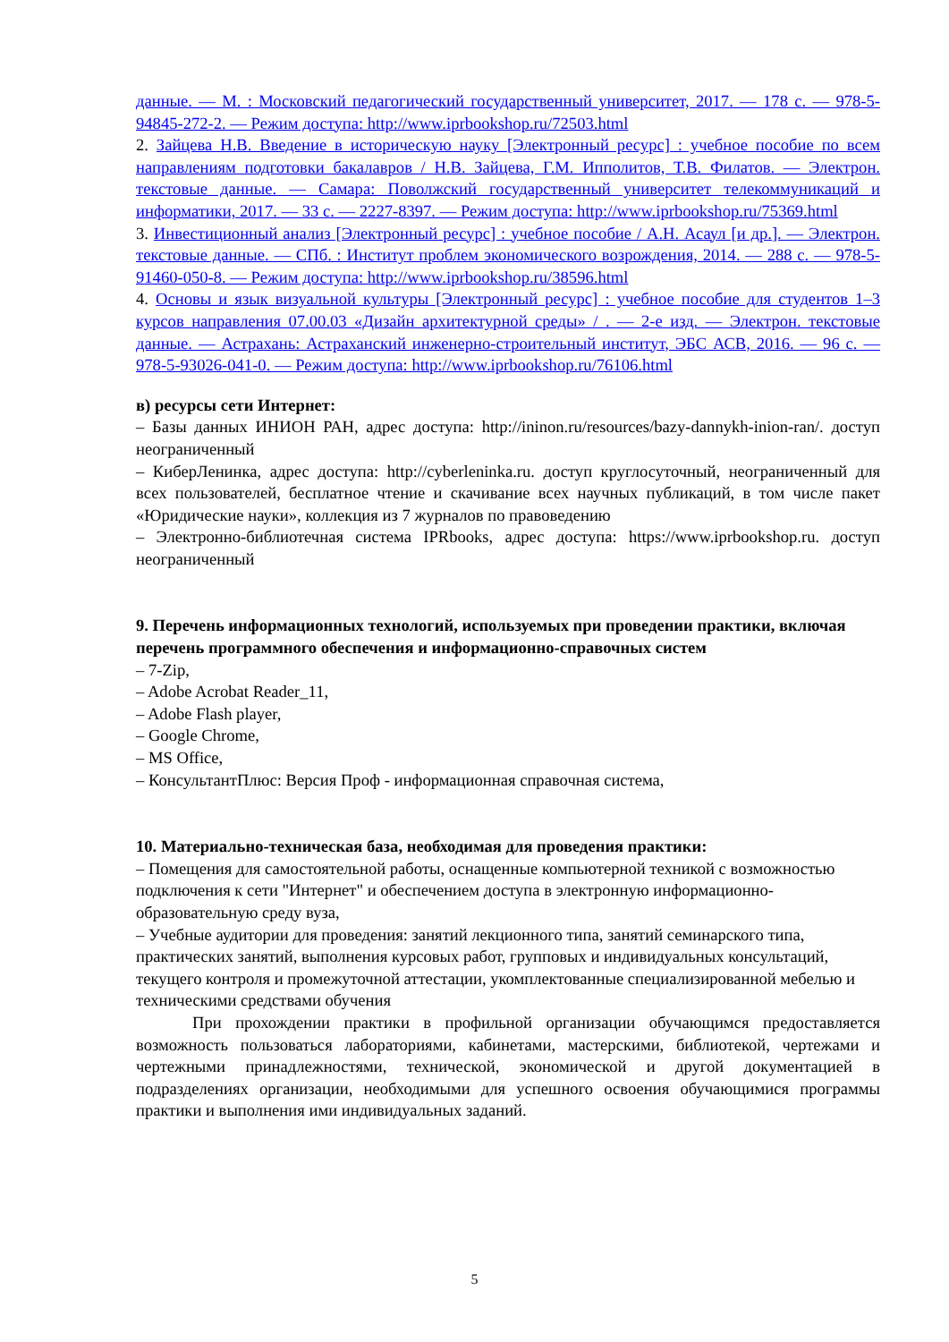данные. — М. : Московский педагогический государственный университет, 2017. — 178 с. — 978-5-94845-272-2. — Режим доступа: http://www.iprbookshop.ru/72503.html
2. Зайцева Н.В. Введение в историческую науку [Электронный ресурс] : учебное пособие по всем направлениям подготовки бакалавров / Н.В. Зайцева, Г.М. Ипполитов, Т.В. Филатов. — Электрон. текстовые данные. — Самара: Поволжский государственный университет телекоммуникаций и информатики, 2017. — 33 с. — 2227-8397. — Режим доступа: http://www.iprbookshop.ru/75369.html
3. Инвестиционный анализ [Электронный ресурс] : учебное пособие / А.Н. Асаул [и др.]. — Электрон. текстовые данные. — СПб. : Институт проблем экономического возрождения, 2014. — 288 с. — 978-5-91460-050-8. — Режим доступа: http://www.iprbookshop.ru/38596.html
4. Основы и язык визуальной культуры [Электронный ресурс] : учебное пособие для студентов 1–3 курсов направления 07.00.03 «Дизайн архитектурной среды» / . — 2-е изд. — Электрон. текстовые данные. — Астрахань: Астраханский инженерно-строительный институт, ЭБС АСВ, 2016. — 96 с. — 978-5-93026-041-0. — Режим доступа: http://www.iprbookshop.ru/76106.html
в) ресурсы сети Интернет:
– Базы данных ИНИОН РАН, адрес доступа: http://ininon.ru/resources/bazy-dannykh-inion-ran/. доступ неограниченный
– КиберЛенинка, адрес доступа: http://cyberleninka.ru. доступ круглосуточный, неограниченный для всех пользователей, бесплатное чтение и скачивание всех научных публикаций, в том числе пакет «Юридические науки», коллекция из 7 журналов по правоведению
– Электронно-библиотечная система IPRbooks, адрес доступа: https://www.iprbookshop.ru. доступ неограниченный
9. Перечень информационных технологий, используемых при проведении практики, включая перечень программного обеспечения и информационно-справочных систем
– 7-Zip,
– Adobe Acrobat Reader_11,
– Adobe Flash player,
– Google Chrome,
– MS Office,
– КонсультантПлюс: Версия Проф - информационная справочная система,
10. Материально-техническая база, необходимая для проведения практики:
– Помещения для самостоятельной работы, оснащенные компьютерной техникой с возможностью подключения к сети "Интернет" и обеспечением доступа в электронную информационно-образовательную среду вуза,
– Учебные аудитории для проведения: занятий лекционного типа, занятий семинарского типа, практических занятий, выполнения курсовых работ, групповых и индивидуальных консультаций, текущего контроля и промежуточной аттестации, укомплектованные специализированной мебелью и техническими средствами обучения
При прохождении практики в профильной организации обучающимся предоставляется возможность пользоваться лабораториями, кабинетами, мастерскими, библиотекой, чертежами и чертежными принадлежностями, технической, экономической и другой документацией в подразделениях организации, необходимыми для успешного освоения обучающимися программы практики и выполнения ими индивидуальных заданий.
5